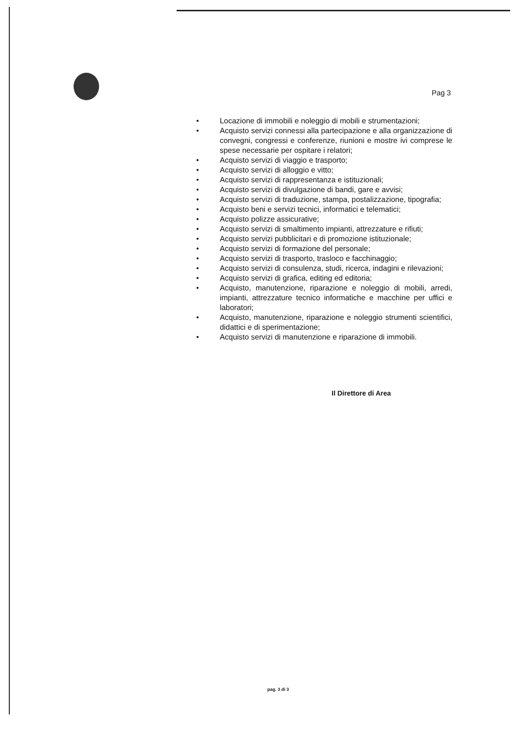Pag 3
• Locazione di immobili e noleggio di mobili e strumentazioni;
• Acquisto servizi connessi alla partecipazione e alla organizzazione di convegni, congressi e conferenze, riunioni e mostre ivi comprese le spese necessarie per ospitare i relatori;
• Acquisto servizi di viaggio e trasporto;
• Acquisto servizi di alloggio e vitto;
• Acquisto servizi di rappresentanza e istituzionali;
• Acquisto servizi di divulgazione di bandi, gare e avvisi;
• Acquisto servizi di traduzione, stampa, postalizzazione, tipografia;
• Acquisto beni e servizi tecnici, informatici e telematici;
• Acquisto polizze assicurative;
• Acquisto servizi di smaltimento impianti, attrezzature e rifiuti;
• Acquisto servizi pubblicitari e di promozione istituzionale;
• Acquisto servizi di formazione del personale;
• Acquisto servizi di trasporto, trasloco e facchinaggio;
• Acquisto servizi di consulenza, studi, ricerca, indagini e rilevazioni;
• Acquisto servizi di grafica, editing ed editoria;
• Acquisto, manutenzione, riparazione e noleggio di mobili, arredi, impianti, attrezzature tecnico informatiche e macchine per uffici e laboratori;
• Acquisto, manutenzione, riparazione e noleggio strumenti scientifici, didattici e di sperimentazione;
• Acquisto servizi di manutenzione e riparazione di immobili.
Il Direttore di Area
pag. 3 di 3